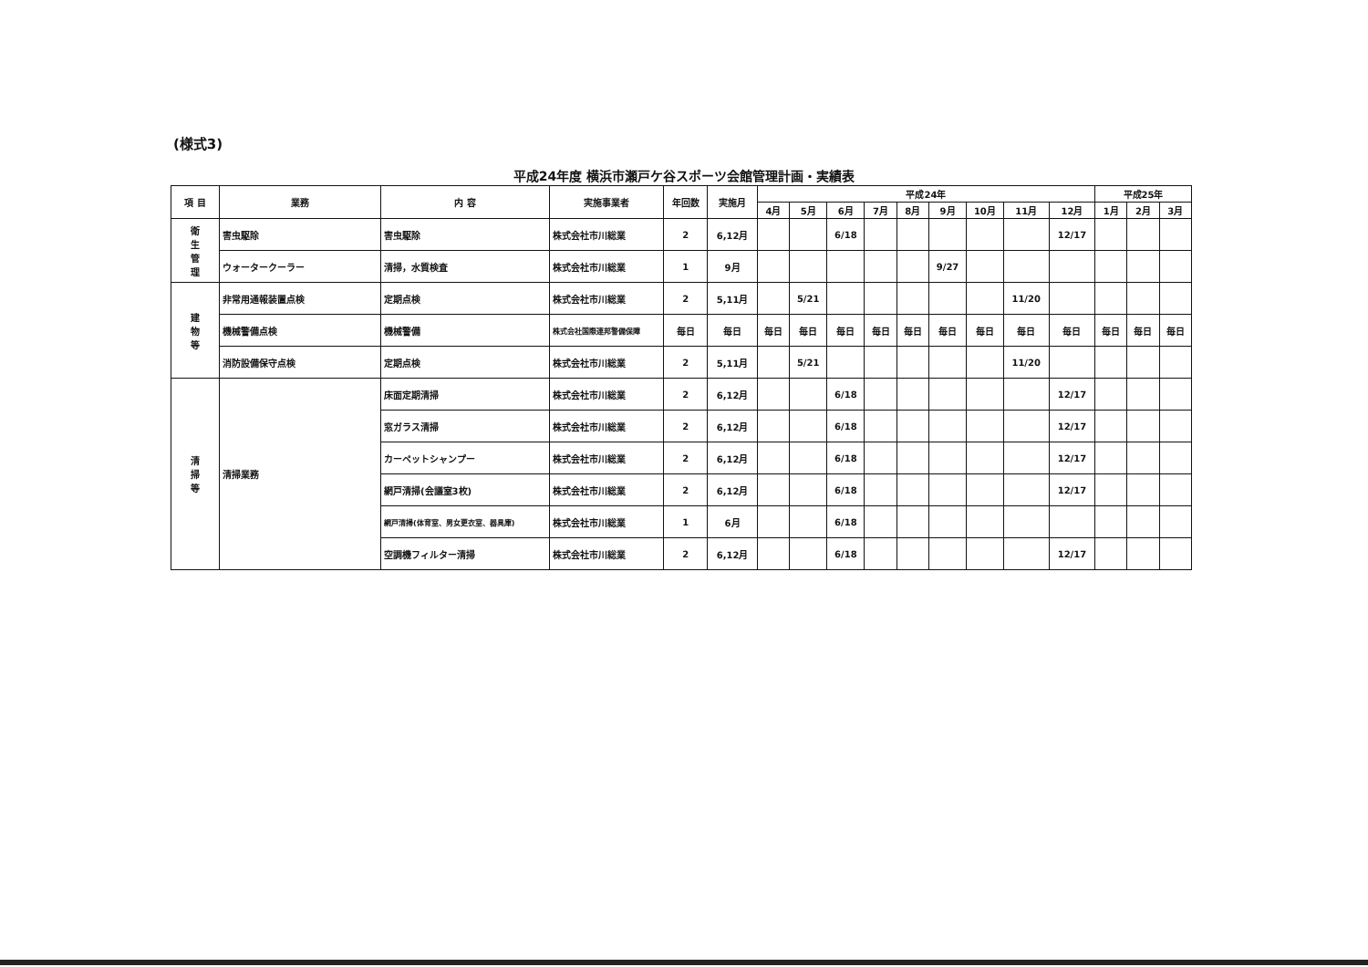(様式3)
平成24年度 横浜市瀬戸ケ谷スポーツ会館管理計画・実績表
| 項 目 | 業務 | 内 容 | 実施事業者 | 年回数 | 実施月 | 平成24年 | | | | | | | | | 平成25年 | | |
| --- | --- | --- | --- | --- | --- | --- | --- | --- | --- | --- | --- | --- | --- | --- | --- | --- | --- |
| | | | | | | 4月 | 5月 | 6月 | 7月 | 8月 | 9月 | 10月 | 11月 | 12月 | 1月 | 2月 | 3月 |
| 衛 生 管 理 | 害虫駆除 | 害虫駆除 | 株式会社市川総業 | 2 | 6,12月 | | | 6/18 | | | | | | 12/17 | | | |
| | ウォータークーラー | 清掃，水質検査 | 株式会社市川総業 | 1 | 9月 | | | | | | 9/27 | | | | | | |
| 建 物 等 | 非常用通報装置点検 | 定期点検 | 株式会社市川総業 | 2 | 5,11月 | | 5/21 | | | | | | 11/20 | | | | |
| | 機械警備点検 | 機械警備 | 株式会社国際連邦警備保障 | 毎日 | 毎日 | 毎日 | 毎日 | 毎日 | 毎日 | 毎日 | 毎日 | 毎日 | 毎日 | 毎日 | 毎日 | 毎日 | 毎日 |
| | 消防設備保守点検 | 定期点検 | 株式会社市川総業 | 2 | 5,11月 | | 5/21 | | | | | | 11/20 | | | | |
| 清 掃 等 | 清掃業務 | 床面定期清掃 | 株式会社市川総業 | 2 | 6,12月 | | | 6/18 | | | | | | 12/17 | | | |
| | | 窓ガラス清掃 | 株式会社市川総業 | 2 | 6,12月 | | | 6/18 | | | | | | 12/17 | | | |
| | | カーペットシャンプー | 株式会社市川総業 | 2 | 6,12月 | | | 6/18 | | | | | | 12/17 | | | |
| | | 網戸清掃(会議室3枚) | 株式会社市川総業 | 2 | 6,12月 | | | 6/18 | | | | | | 12/17 | | | |
| | | 網戸清掃(体育室、男女更衣室、器具庫) | 株式会社市川総業 | 1 | 6月 | | | 6/18 | | | | | | | | | |
| | | 空調機フィルター清掃 | 株式会社市川総業 | 2 | 6,12月 | | | 6/18 | | | | | | 12/17 | | | |